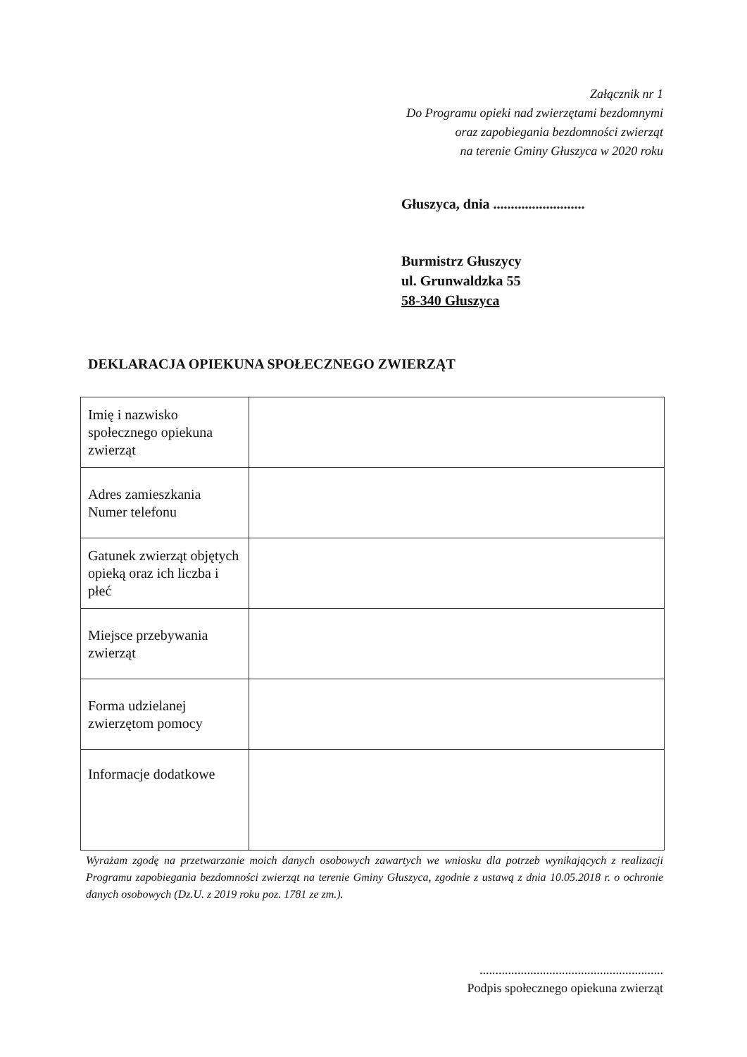Załącznik nr 1
Do Programu opieki nad zwierzętami bezdomnymi
oraz zapobiegania bezdomności zwierząt
na terenie Gminy Głuszyca w 2020 roku
Głuszyca, dnia ..........................
Burmistrz Głuszycy
ul. Grunwaldzka 55
58-340 Głuszyca
DEKLARACJA OPIEKUNA SPOŁECZNEGO ZWIERZĄT
| Imię i nazwisko społecznego opiekuna zwierząt | |
| Adres zamieszkania Numer telefonu | |
| Gatunek zwierząt objętych opieką oraz ich liczba i płeć | |
| Miejsce przebywania zwierząt | |
| Forma udzielanej zwierzętom pomocy | |
| Informacje dodatkowe | |
Wyrażam zgodę na przetwarzanie moich danych osobowych zawartych we wniosku dla potrzeb wynikających z realizacji Programu zapobiegania bezdomności zwierząt na terenie Gminy Głuszyca, zgodnie z ustawą z dnia 10.05.2018 r. o ochronie danych osobowych (Dz.U. z 2019 roku poz. 1781 ze zm.).
..........................................................
Podpis społecznego opiekuna zwierząt